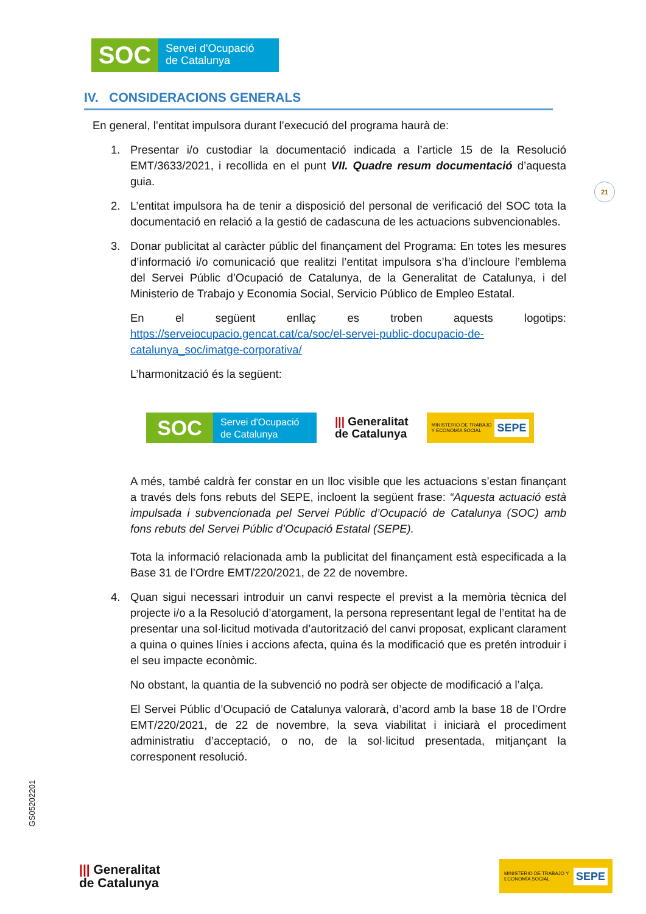SOC
Servei d'Ocupació
de Catalunya
IV. CONSIDERACIONS GENERALS
En general, l’entitat impulsora durant l’execució del programa haurà de:
1. Presentar i/o custodiar la documentació indicada a l’article 15 de la Resolució EMT/3633/2021, i recollida en el punt VII. Quadre resum documentació d’aquesta guia.
2. L’entitat impulsora ha de tenir a disposició del personal de verificació del SOC tota la documentació en relació a la gestió de cadascuna de les actuacions subvencionables.
3. Donar publicitat al caràcter públic del finançament del Programa: En totes les mesures d’informació i/o comunicació que realitzi l’entitat impulsora s’ha d’incloure l’emblema del Servei Públic d’Ocupació de Catalunya, de la Generalitat de Catalunya, i del Ministerio de Trabajo y Economia Social, Servicio Público de Empleo Estatal.
En el següent enllaç es troben aquests logotips: https://serveiocupacio.gencat.cat/ca/soc/el-servei-public-docupacio-de-catalunya_soc/imatge-corporativa/
L’harmonització és la següent:
SOC
Servei d'Ocupació
de Catalunya
||| Generalitat
de Catalunya
MINISTERIO DE TRABAJO Y ECONOMÍA SOCIAL SEPE
A més, també caldrà fer constar en un lloc visible que les actuacions s’estan finançant a través dels fons rebuts del SEPE, incloent la següent frase: “Aquesta actuació està impulsada i subvencionada pel Servei Públic d’Ocupació de Catalunya (SOC) amb fons rebuts del Servei Públic d’Ocupació Estatal (SEPE).
Tota la informació relacionada amb la publicitat del finançament està especificada a la Base 31 de l’Ordre EMT/220/2021, de 22 de novembre.
4. Quan sigui necessari introduir un canvi respecte el previst a la memòria tècnica del projecte i/o a la Resolució d’atorgament, la persona representant legal de l’entitat ha de presentar una sol·licitud motivada d’autorització del canvi proposat, explicant clarament a quina o quines línies i accions afecta, quina és la modificació que es pretén introduir i el seu impacte econòmic.
No obstant, la quantia de la subvenció no podrà ser objecte de modificació a l’alça.
El Servei Públic d’Ocupació de Catalunya valorarà, d’acord amb la base 18 de l’Ordre EMT/220/2021, de 22 de novembre, la seva viabilitat i iniciarà el procediment administratiu d’acceptació, o no, de la sol·licitud presentada, mitjançant la corresponent resolució.
21
GS05202201
||| Generalitat
de Catalunya
MINISTERIO DE TRABAJO Y ECONOMÍA SOCIAL SEPE